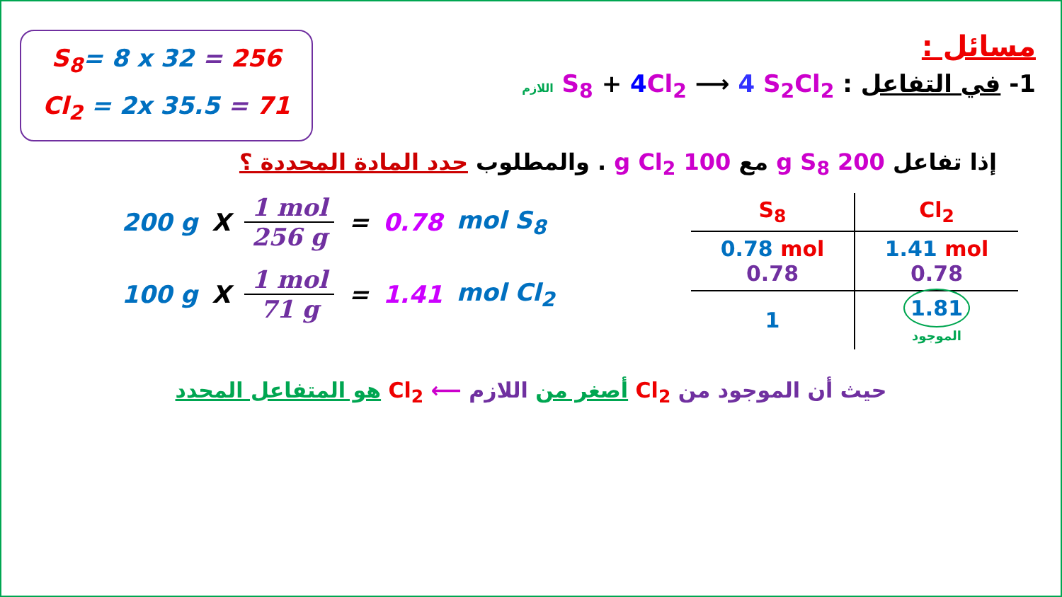S<sub>8</sub>= 8 x 32 = 256
Cl<sub>2</sub> = 2x 35.5 = 71
مسائل :
1- في التفاعل : S<sub>8</sub> + 4 Cl<sub>2</sub> ⟶ 4 S<sub>2</sub>Cl<sub>2</sub> اللازم
إذا تفاعل 200 g S<sub>8</sub> مع 100 g Cl<sub>2</sub> . والمطلوب حدد المادة المحددة ؟
200 g X 1 mol 256 g = 0.78 mol S<sub>8</sub>
100 g X 1 mol 71 g = 1.41 mol Cl<sub>2</sub>
| S<sub>8</sub> | Cl<sub>2</sub> |
| --- | --- |
| 0.78 mol 0.78 | 1.41 mol 0.78 |
| 1 | 1.81 الموجود |
حيث أن الموجود من Cl<sub>2</sub> أصغر من اللازم ⟵ Cl<sub>2</sub> هو المتفاعل المحدد